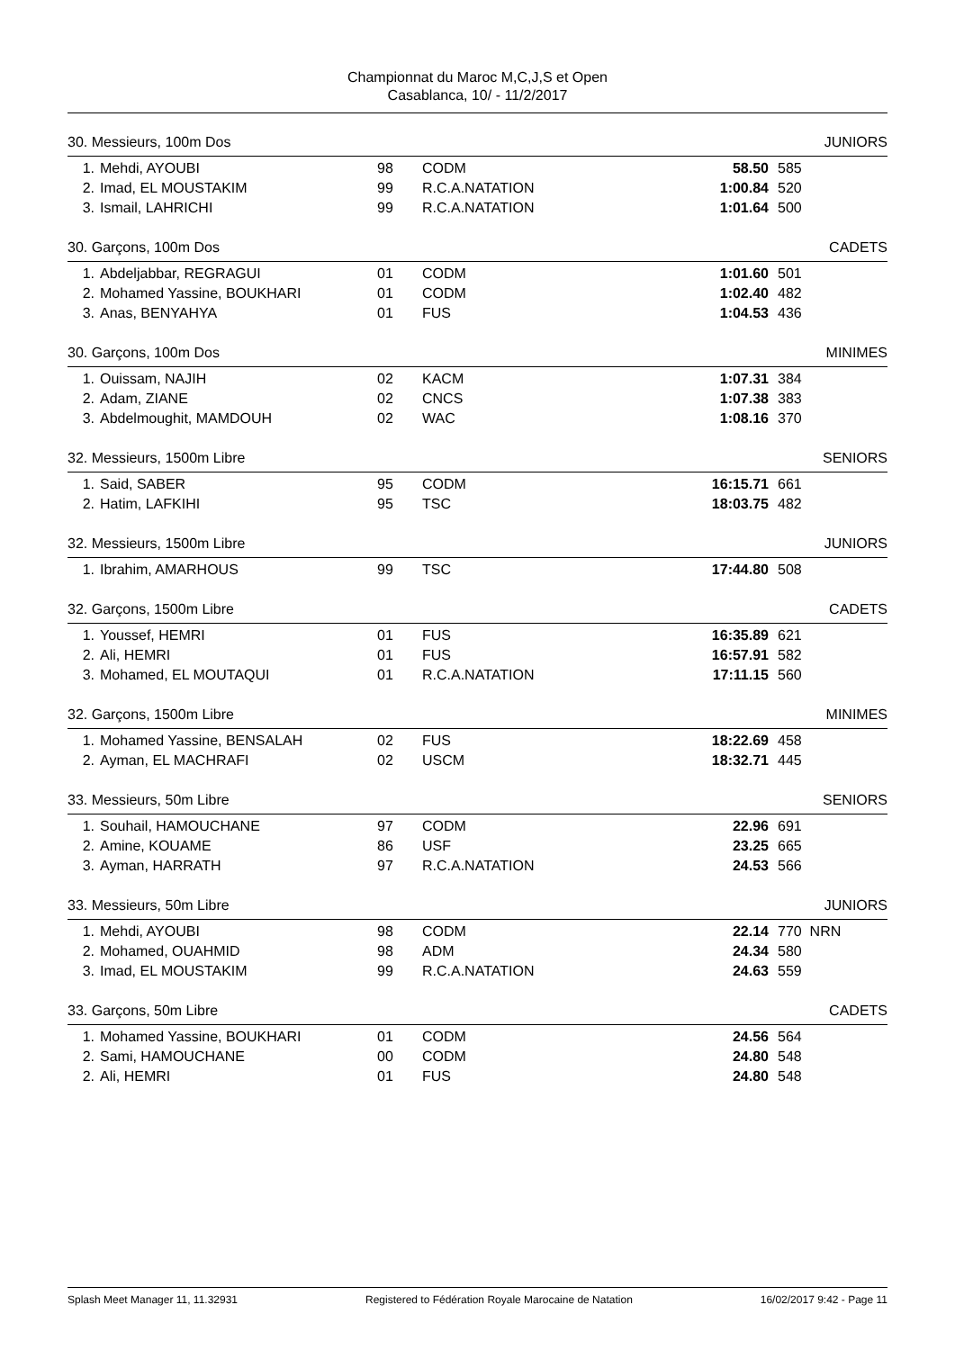Championnat du Maroc M,C,J,S et Open
Casablanca, 10/ - 11/2/2017
30. Messieurs, 100m Dos JUNIORS
| 1. | Mehdi, AYOUBI | 98 | CODM | 58.50 | 585 |
| 2. | Imad, EL MOUSTAKIM | 99 | R.C.A.NATATION | 1:00.84 | 520 |
| 3. | Ismail, LAHRICHI | 99 | R.C.A.NATATION | 1:01.64 | 500 |
30. Garçons, 100m Dos CADETS
| 1. | Abdeljabbar, REGRAGUI | 01 | CODM | 1:01.60 | 501 |
| 2. | Mohamed Yassine, BOUKHARI | 01 | CODM | 1:02.40 | 482 |
| 3. | Anas, BENYAHYA | 01 | FUS | 1:04.53 | 436 |
30. Garçons, 100m Dos MINIMES
| 1. | Ouissam, NAJIH | 02 | KACM | 1:07.31 | 384 |
| 2. | Adam, ZIANE | 02 | CNCS | 1:07.38 | 383 |
| 3. | Abdelmoughit, MAMDOUH | 02 | WAC | 1:08.16 | 370 |
32. Messieurs, 1500m Libre SENIORS
| 1. | Said, SABER | 95 | CODM | 16:15.71 | 661 |
| 2. | Hatim, LAFKIHI | 95 | TSC | 18:03.75 | 482 |
32. Messieurs, 1500m Libre JUNIORS
| 1. | Ibrahim, AMARHOUS | 99 | TSC | 17:44.80 | 508 |
32. Garçons, 1500m Libre CADETS
| 1. | Youssef, HEMRI | 01 | FUS | 16:35.89 | 621 |
| 2. | Ali, HEMRI | 01 | FUS | 16:57.91 | 582 |
| 3. | Mohamed, EL MOUTAQUI | 01 | R.C.A.NATATION | 17:11.15 | 560 |
32. Garçons, 1500m Libre MINIMES
| 1. | Mohamed Yassine, BENSALAH | 02 | FUS | 18:22.69 | 458 |
| 2. | Ayman, EL MACHRAFI | 02 | USCM | 18:32.71 | 445 |
33. Messieurs, 50m Libre SENIORS
| 1. | Souhail, HAMOUCHANE | 97 | CODM | 22.96 | 691 |
| 2. | Amine, KOUAME | 86 | USF | 23.25 | 665 |
| 3. | Ayman, HARRATH | 97 | R.C.A.NATATION | 24.53 | 566 |
33. Messieurs, 50m Libre JUNIORS
| 1. | Mehdi, AYOUBI | 98 | CODM | 22.14 | 770 NRN |
| 2. | Mohamed, OUAHMID | 98 | ADM | 24.34 | 580 |
| 3. | Imad, EL MOUSTAKIM | 99 | R.C.A.NATATION | 24.63 | 559 |
33. Garçons, 50m Libre CADETS
| 1. | Mohamed Yassine, BOUKHARI | 01 | CODM | 24.56 | 564 |
| 2. | Sami, HAMOUCHANE | 00 | CODM | 24.80 | 548 |
| 2. | Ali, HEMRI | 01 | FUS | 24.80 | 548 |
Splash Meet Manager 11, 11.32931 Registered to Fédération Royale Marocaine de Natation 16/02/2017 9:42 - Page 11